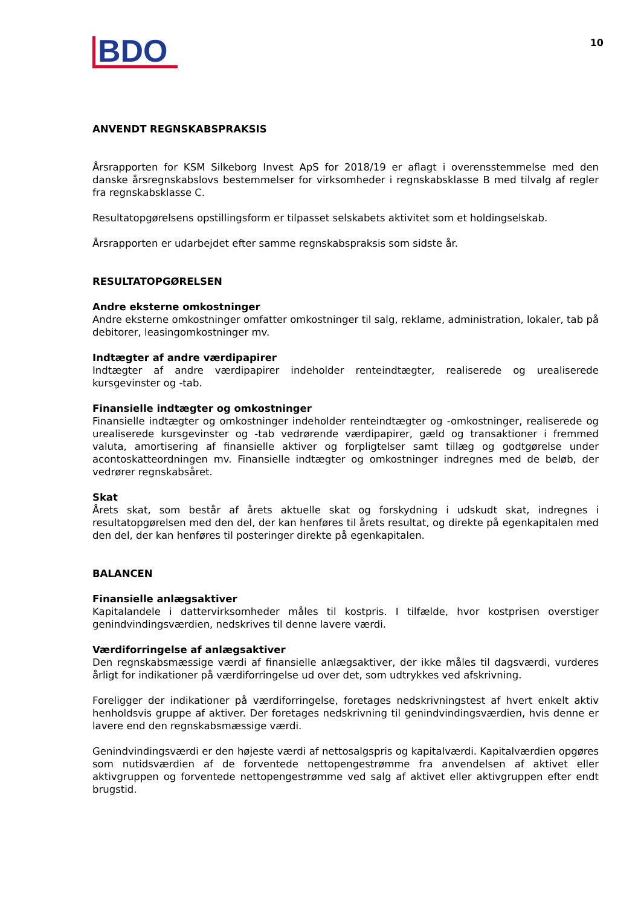BDO
10
ANVENDT REGNSKABSPRAKSIS
Årsrapporten for KSM Silkeborg Invest ApS for 2018/19 er aflagt i overensstemmelse med den danske årsregnskabslovs bestemmelser for virksomheder i regnskabsklasse B med tilvalg af regler fra regnskabsklasse C.
Resultatopgørelsens opstillingsform er tilpasset selskabets aktivitet som et holdingselskab.
Årsrapporten er udarbejdet efter samme regnskabspraksis som sidste år.
RESULTATOPGØRELSEN
Andre eksterne omkostninger
Andre eksterne omkostninger omfatter omkostninger til salg, reklame, administration, lokaler, tab på debitorer, leasingomkostninger mv.
Indtægter af andre værdipapirer
Indtægter af andre værdipapirer indeholder renteindtægter, realiserede og urealiserede kursgevinster og -tab.
Finansielle indtægter og omkostninger
Finansielle indtægter og omkostninger indeholder renteindtægter og -omkostninger, realiserede og urealiserede kursgevinster og -tab vedrørende værdipapirer, gæld og transaktioner i fremmed valuta, amortisering af finansielle aktiver og forpligtelser samt tillæg og godtgørelse under acontoskatteordningen mv. Finansielle indtægter og omkostninger indregnes med de beløb, der vedrører regnskabsåret.
Skat
Årets skat, som består af årets aktuelle skat og forskydning i udskudt skat, indregnes i resultatopgørelsen med den del, der kan henføres til årets resultat, og direkte på egenkapitalen med den del, der kan henføres til posteringer direkte på egenkapitalen.
BALANCEN
Finansielle anlægsaktiver
Kapitalandele i dattervirksomheder måles til kostpris. I tilfælde, hvor kostprisen overstiger genindvindingsværdien, nedskrives til denne lavere værdi.
Værdiforringelse af anlægsaktiver
Den regnskabsmæssige værdi af finansielle anlægsaktiver, der ikke måles til dagsværdi, vurderes årligt for indikationer på værdiforringelse ud over det, som udtrykkes ved afskrivning.
Foreligger der indikationer på værdiforringelse, foretages nedskrivningstest af hvert enkelt aktiv henholdsvis gruppe af aktiver. Der foretages nedskrivning til genindvindingsværdien, hvis denne er lavere end den regnskabsmæssige værdi.
Genindvindingsværdi er den højeste værdi af nettosalgspris og kapitalværdi. Kapitalværdien opgøres som nutidsværdien af de forventede nettopengestrømme fra anvendelsen af aktivet eller aktivgruppen og forventede nettopengestrømme ved salg af aktivet eller aktivgruppen efter endt brugstid.